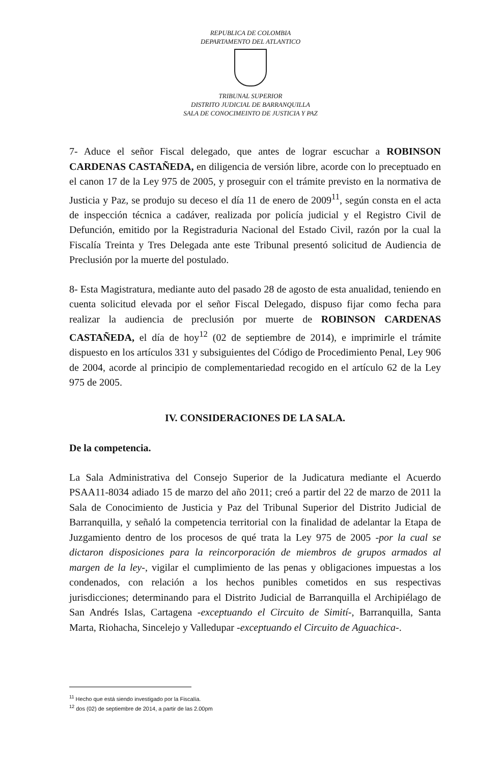REPUBLICA DE COLOMBIA
DEPARTAMENTO DEL ATLANTICO
TRIBUNAL SUPERIOR
DISTRITO JUDICIAL DE BARRANQUILLA
SALA DE CONOCIMEINTO DE JUSTICIA Y PAZ
7- Aduce el señor Fiscal delegado, que antes de lograr escuchar a ROBINSON CARDENAS CASTAÑEDA, en diligencia de versión libre, acorde con lo preceptuado en el canon 17 de la Ley 975 de 2005, y proseguir con el trámite previsto en la normativa de Justicia y Paz, se produjo su deceso el día 11 de enero de 2009<sup>11</sup>, según consta en el acta de inspección técnica a cadáver, realizada por policía judicial y el Registro Civil de Defunción, emitido por la Registraduria Nacional del Estado Civil, razón por la cual la Fiscalía Treinta y Tres Delegada ante este Tribunal presentó solicitud de Audiencia de Preclusión por la muerte del postulado.
8- Esta Magistratura, mediante auto del pasado 28 de agosto de esta anualidad, teniendo en cuenta solicitud elevada por el señor Fiscal Delegado, dispuso fijar como fecha para realizar la audiencia de preclusión por muerte de ROBINSON CARDENAS CASTAÑEDA, el día de hoy<sup>12</sup> (02 de septiembre de 2014), e imprimirle el trámite dispuesto en los artículos 331 y subsiguientes del Código de Procedimiento Penal, Ley 906 de 2004, acorde al principio de complementariedad recogido en el artículo 62 de la Ley 975 de 2005.
IV. CONSIDERACIONES DE LA SALA.
De la competencia.
La Sala Administrativa del Consejo Superior de la Judicatura mediante el Acuerdo PSAA11-8034 adiado 15 de marzo del año 2011; creó a partir del 22 de marzo de 2011 la Sala de Conocimiento de Justicia y Paz del Tribunal Superior del Distrito Judicial de Barranquilla, y señaló la competencia territorial con la finalidad de adelantar la Etapa de Juzgamiento dentro de los procesos de qué trata la Ley 975 de 2005 -por la cual se dictaron disposiciones para la reincorporación de miembros de grupos armados al margen de la ley-, vigilar el cumplimiento de las penas y obligaciones impuestas a los condenados, con relación a los hechos punibles cometidos en sus respectivas jurisdicciones; determinando para el Distrito Judicial de Barranquilla el Archipiélago de San Andrés Islas, Cartagena -exceptuando el Circuito de Simití-, Barranquilla, Santa Marta, Riohacha, Sincelejo y Valledupar -exceptuando el Circuito de Aguachica-.
<sup>11</sup> Hecho que está siendo investigado por la Fiscalía.
<sup>12</sup> dos (02) de septiembre de 2014, a partir de las 2.00pm